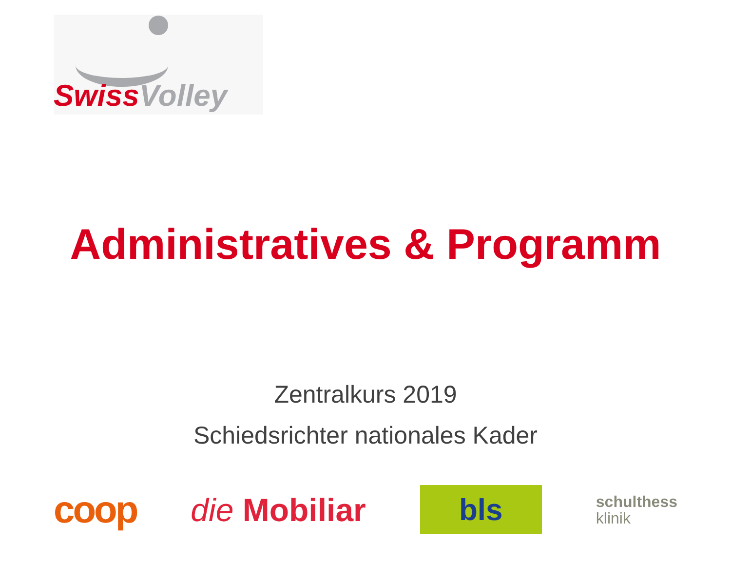Swiss Volley
Administratives & Programm
Zentralkurs 2019
Schiedsrichter nationales Kader
coop
die Mobiliar
bls
schulthess
klinik